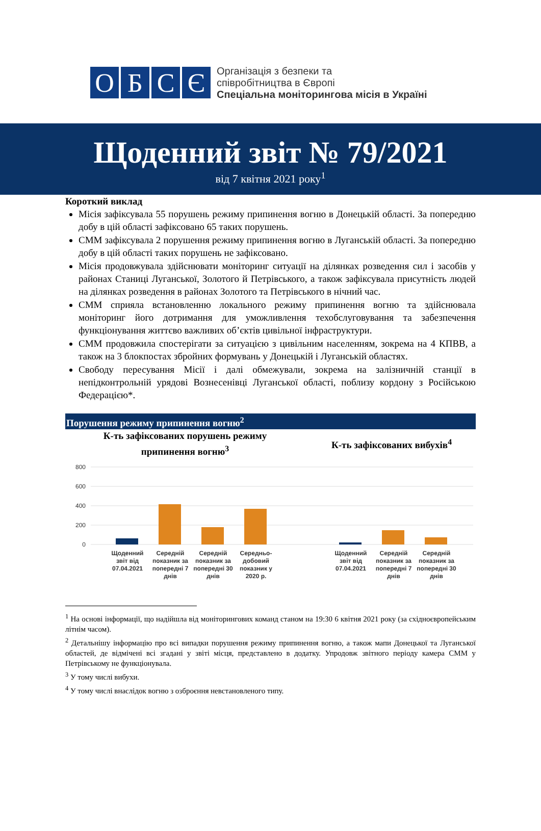О Б С Є
Організація з безпеки та
співробітництва в Європі
Спеціальна моніторингова місія в Україні
Щоденний звіт № 79/2021
від 7 квітня 2021 року<sup>1</sup>
Короткий виклад
Місія зафіксувала 55 порушень режиму припинення вогню в Донецькій області. За попередню добу в цій області зафіксовано 65 таких порушень.
СММ зафіксувала 2 порушення режиму припинення вогню в Луганській області. За попередню добу в цій області таких порушень не зафіксовано.
Місія продовжувала здійснювати моніторинг ситуації на ділянках розведення сил і засобів у районах Станиці Луганської, Золотого й Петрівського, а також зафіксувала присутність людей на ділянках розведення в районах Золотого та Петрівського в нічний час.
СММ сприяла встановленню локального режиму припинення вогню та здійснювала моніторинг його дотримання для уможливлення техобслуговування та забезпечення функціонування життєво важливих об’єктів цивільної інфраструктури.
СММ продовжила спостерігати за ситуацією з цивільним населенням, зокрема на 4 КПВВ, а також на 3 блокпостах збройних формувань у Донецькій і Луганській областях.
Свободу пересування Місії і далі обмежували, зокрема на залізничній станції в непідконтрольній урядові Вознесенівці Луганської області, поблизу кордону з Російською Федерацією*.
Порушення режиму припинення вогню<sup>2</sup>
К-ть зафіксованих порушень режиму
припинення вогню<sup>3</sup>
800
600
400
200
0
Щоденний звіт від 07.04.2021
Середній показник за попередні 7 днів
Середній показник за попередні 30 днів
Середньо-добовий показник у 2020 р.
К-ть зафіксованих вибухів<sup>4</sup>
Щоденний звіт від 07.04.2021
Середній показник за попередні 7 днів
Середній показник за попередні 30 днів
<sup>1</sup> На основі інформації, що надійшла від моніторингових команд станом на 19:30 6 квітня 2021 року (за східноєвропейським літнім часом).
<sup>2</sup> Детальнішу інформацію про всі випадки порушення режиму припинення вогню, а також мапи Донецької та Луганської областей, де відмічені всі згадані у звіті місця, представлено в додатку. Упродовж звітного періоду камера СММ у Петрівському не функціонувала.
<sup>3</sup> У тому числі вибухи.
<sup>4</sup> У тому числі внаслідок вогню з озброєння невстановленого типу.